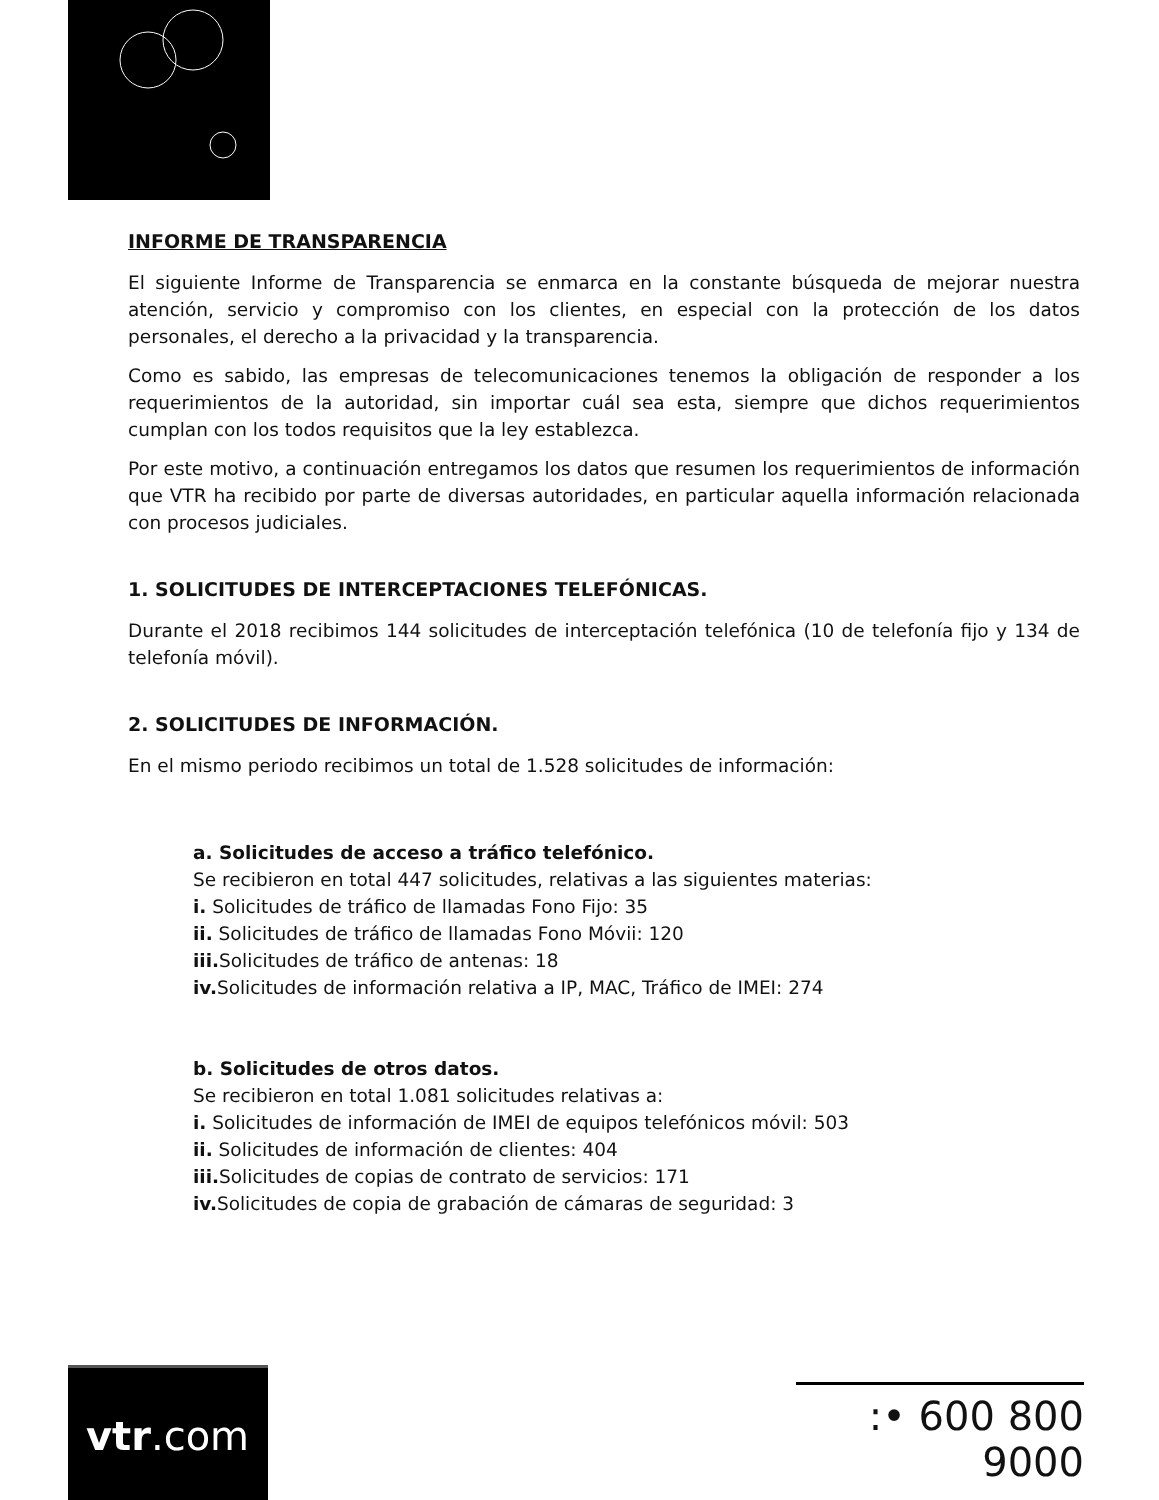INFORME DE TRANSPARENCIA
El siguiente Informe de Transparencia se enmarca en la constante búsqueda de mejorar nuestra atención, servicio y compromiso con los clientes, en especial con la protección de los datos personales, el derecho a la privacidad y la transparencia.
Como es sabido, las empresas de telecomunicaciones tenemos la obligación de responder a los requerimientos de la autoridad, sin importar cuál sea esta, siempre que dichos requerimientos cumplan con los todos requisitos que la ley establezca.
Por este motivo, a continuación entregamos los datos que resumen los requerimientos de información que VTR ha recibido por parte de diversas autoridades, en particular aquella información relacionada con procesos judiciales.
1. SOLICITUDES DE INTERCEPTACIONES TELEFÓNICAS.
Durante el 2018 recibimos 144 solicitudes de interceptación telefónica (10 de telefonía fijo y 134 de telefonía móvil).
2. SOLICITUDES DE INFORMACIÓN.
En el mismo periodo recibimos un total de 1.528 solicitudes de información:
a. Solicitudes de acceso a tráfico telefónico.
Se recibieron en total 447 solicitudes, relativas a las siguientes materias:
i. Solicitudes de tráfico de llamadas Fono Fijo: 35
ii. Solicitudes de tráfico de llamadas Fono Móvii: 120
iii. Solicitudes de tráfico de antenas: 18
iv. Solicitudes de información relativa a IP, MAC, Tráfico de IMEI: 274
b. Solicitudes de otros datos.
Se recibieron en total 1.081 solicitudes relativas a:
i. Solicitudes de información de IMEI de equipos telefónicos móvil: 503
ii. Solicitudes de información de clientes: 404
iii. Solicitudes de copias de contrato de servicios: 171
iv. Solicitudes de copia de grabación de cámaras de seguridad: 3
vtr.com
:• 600 800 9000